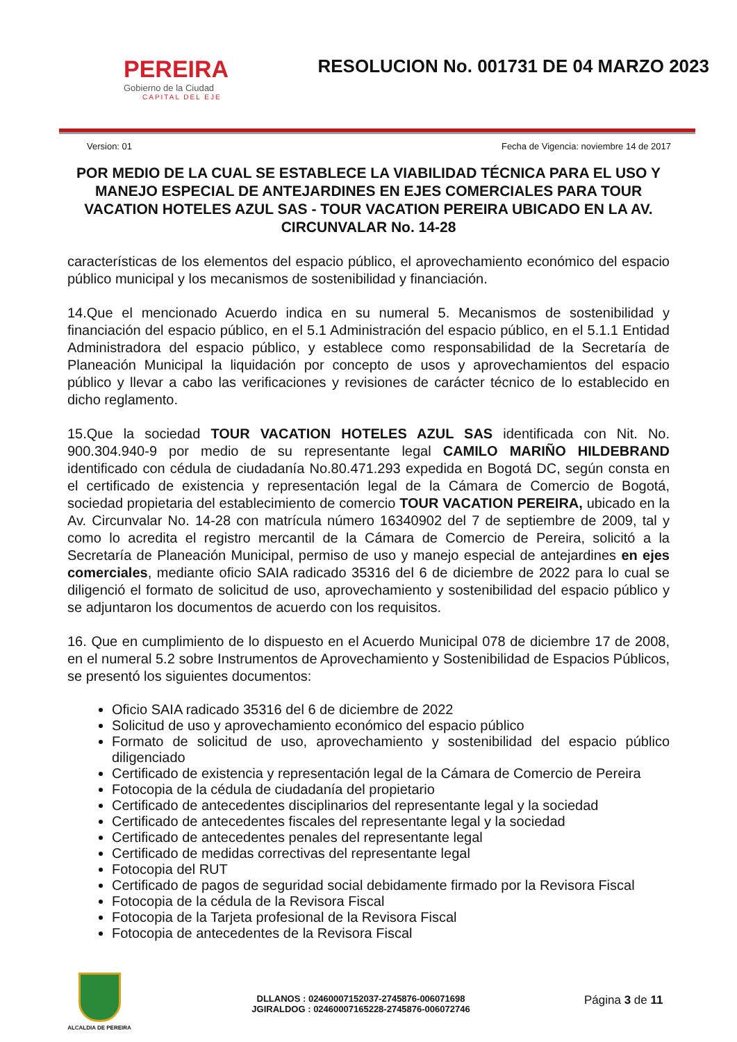PEREIRA
Gobierno de la Ciudad
CAPITAL DEL EJE
RESOLUCION No. 001731 DE 04 MARZO 2023
Version: 01 Fecha de Vigencia: noviembre 14 de 2017
POR MEDIO DE LA CUAL SE ESTABLECE LA VIABILIDAD TÉCNICA PARA EL USO Y MANEJO ESPECIAL DE ANTEJARDINES EN EJES COMERCIALES PARA TOUR VACATION HOTELES AZUL SAS - TOUR VACATION PEREIRA UBICADO EN LA AV. CIRCUNVALAR No. 14-28
características de los elementos del espacio público, el aprovechamiento económico del espacio público municipal y los mecanismos de sostenibilidad y financiación.
14.Que el mencionado Acuerdo indica en su numeral 5. Mecanismos de sostenibilidad y financiación del espacio público, en el 5.1 Administración del espacio público, en el 5.1.1 Entidad Administradora del espacio público, y establece como responsabilidad de la Secretaría de Planeación Municipal la liquidación por concepto de usos y aprovechamientos del espacio público y llevar a cabo las verificaciones y revisiones de carácter técnico de lo establecido en dicho reglamento.
15.Que la sociedad TOUR VACATION HOTELES AZUL SAS identificada con Nit. No. 900.304.940-9 por medio de su representante legal CAMILO MARIÑO HILDEBRAND identificado con cédula de ciudadanía No.80.471.293 expedida en Bogotá DC, según consta en el certificado de existencia y representación legal de la Cámara de Comercio de Bogotá, sociedad propietaria del establecimiento de comercio TOUR VACATION PEREIRA, ubicado en la Av. Circunvalar No. 14-28 con matrícula número 16340902 del 7 de septiembre de 2009, tal y como lo acredita el registro mercantil de la Cámara de Comercio de Pereira, solicitó a la Secretaría de Planeación Municipal, permiso de uso y manejo especial de antejardines en ejes comerciales, mediante oficio SAIA radicado 35316 del 6 de diciembre de 2022 para lo cual se diligenció el formato de solicitud de uso, aprovechamiento y sostenibilidad del espacio público y se adjuntaron los documentos de acuerdo con los requisitos.
16. Que en cumplimiento de lo dispuesto en el Acuerdo Municipal 078 de diciembre 17 de 2008, en el numeral 5.2 sobre Instrumentos de Aprovechamiento y Sostenibilidad de Espacios Públicos, se presentó los siguientes documentos:
Oficio SAIA radicado 35316 del 6 de diciembre de 2022
Solicitud de uso y aprovechamiento económico del espacio público
Formato de solicitud de uso, aprovechamiento y sostenibilidad del espacio público diligenciado
Certificado de existencia y representación legal de la Cámara de Comercio de Pereira
Fotocopia de la cédula de ciudadanía del propietario
Certificado de antecedentes disciplinarios del representante legal y la sociedad
Certificado de antecedentes fiscales del representante legal y la sociedad
Certificado de antecedentes penales del representante legal
Certificado de medidas correctivas del representante legal
Fotocopia del RUT
Certificado de pagos de seguridad social debidamente firmado por la Revisora Fiscal
Fotocopia de la cédula de la Revisora Fiscal
Fotocopia de la Tarjeta profesional de la Revisora Fiscal
Fotocopia de antecedentes de la Revisora Fiscal
ALCALDIA DE PEREIRA
DLLANOS : 02460007152037-2745876-006071698
JGIRALDOG : 02460007165228-2745876-006072746
Página 3 de 11